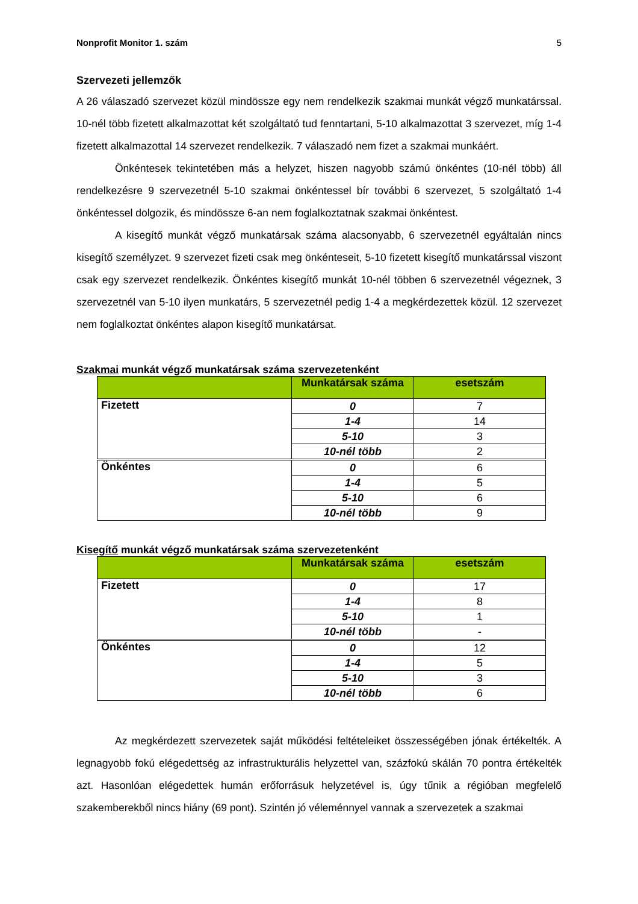Nonprofit Monitor 1. szám 5
Szervezeti jellemzők
A 26 válaszadó szervezet közül mindössze egy nem rendelkezik szakmai munkát végző munkatárssal. 10-nél több fizetett alkalmazottat két szolgáltató tud fenntartani, 5-10 alkalmazottat 3 szervezet, míg 1-4 fizetett alkalmazottal 14 szervezet rendelkezik. 7 válaszadó nem fizet a szakmai munkáért.
Önkéntesek tekintetében más a helyzet, hiszen nagyobb számú önkéntes (10-nél több) áll rendelkezésre 9 szervezetnél 5-10 szakmai önkéntessel bír további 6 szervezet, 5 szolgáltató 1-4 önkéntessel dolgozik, és mindössze 6-an nem foglalkoztatnak szakmai önkéntest.
A kisegítő munkát végző munkatársak száma alacsonyabb, 6 szervezetnél egyáltalán nincs kisegítő személyzet. 9 szervezet fizeti csak meg önkénteseit, 5-10 fizetett kisegítő munkatárssal viszont csak egy szervezet rendelkezik. Önkéntes kisegítő munkát 10-nél többen 6 szervezetnél végeznek, 3 szervezetnél van 5-10 ilyen munkatárs, 5 szervezetnél pedig 1-4 a megkérdezettek közül. 12 szervezet nem foglalkoztat önkéntes alapon kisegítő munkatársat.
Szakmai munkát végző munkatársak száma szervezetenként
| | Munkatársak száma | esetszám |
| --- | --- | --- |
| Fizetett | 0 | 7 |
| | 1-4 | 14 |
| | 5-10 | 3 |
| | 10-nél több | 2 |
| Önkéntes | 0 | 6 |
| | 1-4 | 5 |
| | 5-10 | 6 |
| | 10-nél több | 9 |
Kisegítő munkát végző munkatársak száma szervezetenként
| | Munkatársak száma | esetszám |
| --- | --- | --- |
| Fizetett | 0 | 17 |
| | 1-4 | 8 |
| | 5-10 | 1 |
| | 10-nél több | - |
| Önkéntes | 0 | 12 |
| | 1-4 | 5 |
| | 5-10 | 3 |
| | 10-nél több | 6 |
Az megkérdezett szervezetek saját működési feltételeiket összességében jónak értékelték. A legnagyobb fokú elégedettség az infrastrukturális helyzettel van, százfokú skálán 70 pontra értékelték azt. Hasonlóan elégedettek humán erőforrásuk helyzetével is, úgy tűnik a régióban megfelelő szakemberekből nincs hiány (69 pont). Szintén jó véleménnyel vannak a szervezetek a szakmai